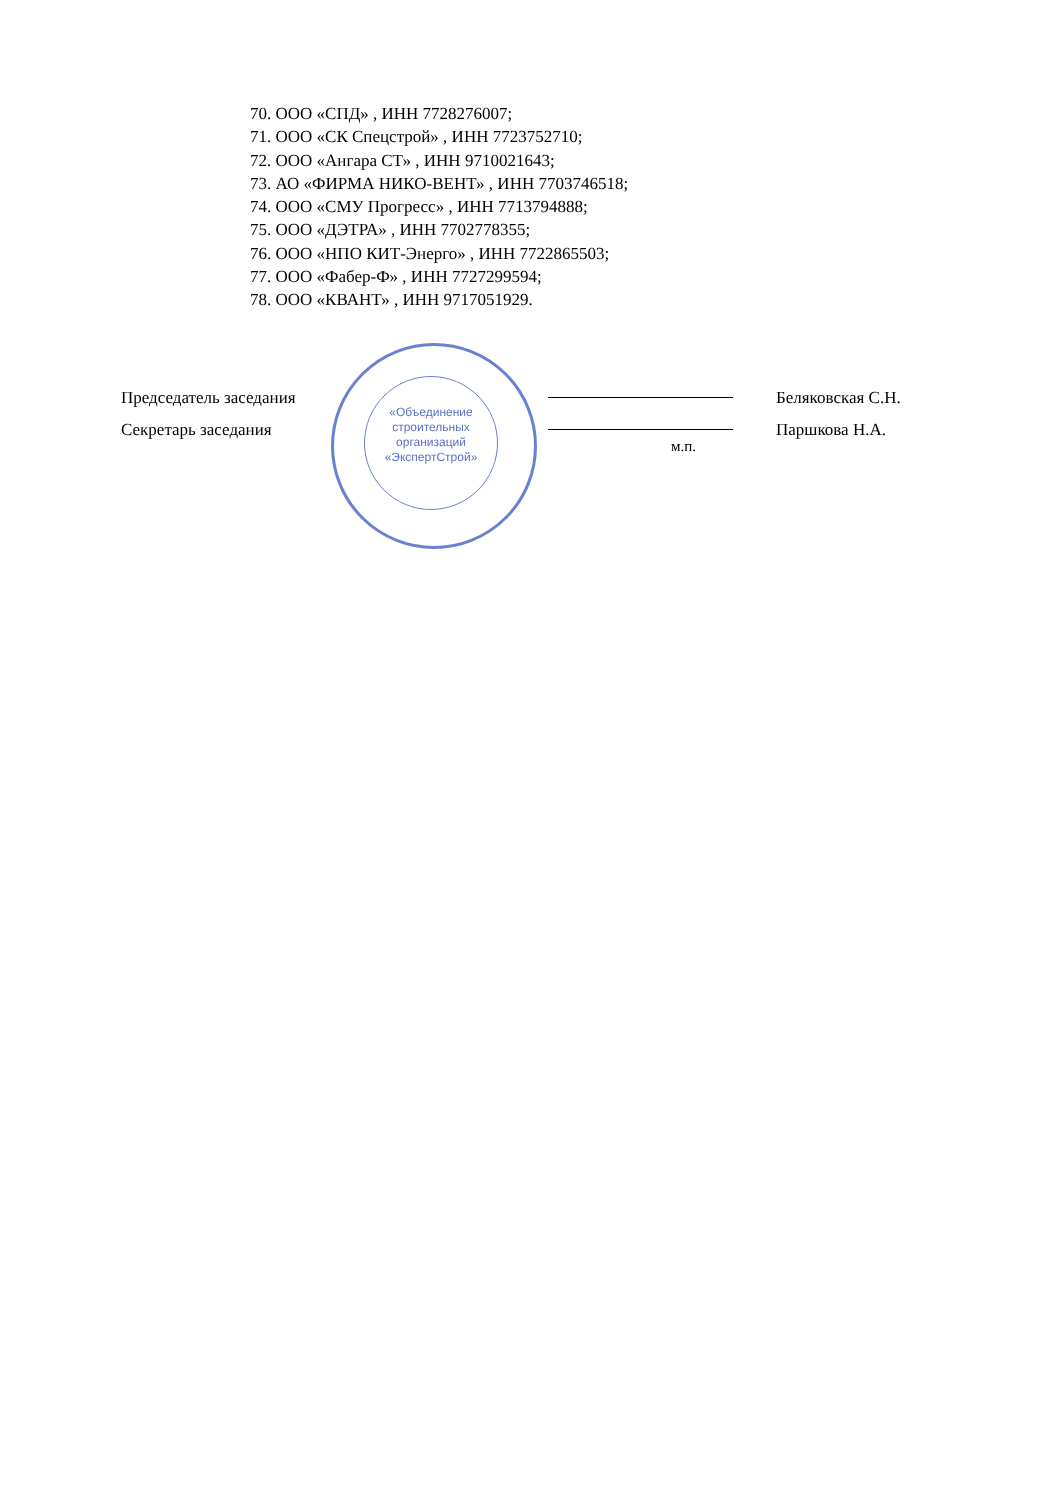70. ООО «СПД» , ИНН 7728276007;
71. ООО «СК Спецстрой» , ИНН 7723752710;
72. ООО «Ангара СТ» , ИНН 9710021643;
73. АО «ФИРМА НИКО-ВЕНТ» , ИНН 7703746518;
74. ООО «СМУ Прогресс» , ИНН 7713794888;
75. ООО «ДЭТРА» , ИНН 7702778355;
76. ООО «НПО КИТ-Энерго» , ИНН 7722865503;
77. ООО «Фабер-Ф» , ИНН 7727299594;
78. ООО «КВАНТ» , ИНН 9717051929.
«Объединение строительных организаций «ЭкспертСтрой»
Председатель заседания
Секретарь заседания
м.п. Беляковская С.Н.
Паршкова Н.А.